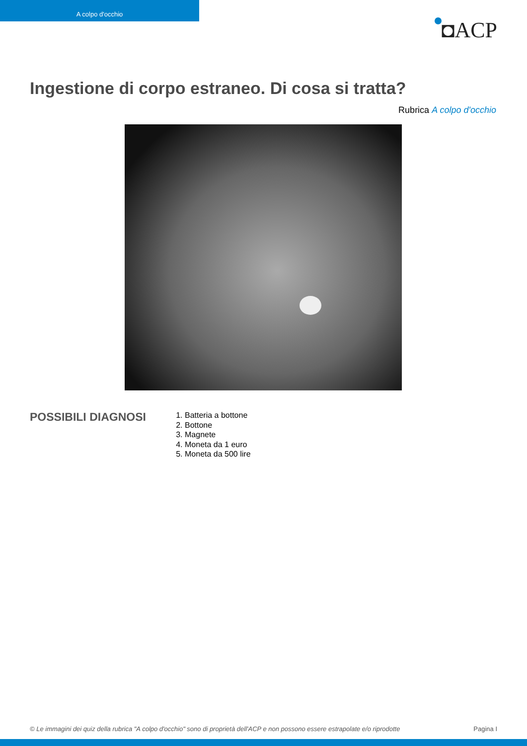A colpo d'occhio
◘ACP
Ingestione di corpo estraneo. Di cosa si tratta?
Rubrica A colpo d'occhio
POSSIBILI DIAGNOSI
1. Batteria a bottone
2. Bottone
3. Magnete
4. Moneta da 1 euro
5. Moneta da 500 lire
© Le immagini dei quiz della rubrica "A colpo d'occhio" sono di proprietà dell'ACP e non possono essere estrapolate e/o riprodotte Pagina I